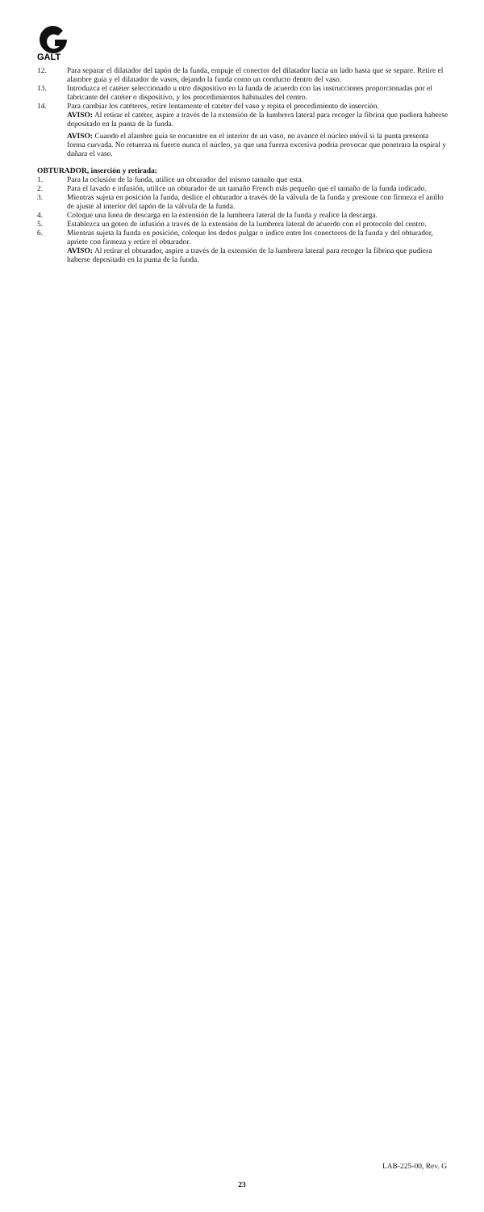GALT
12. Para separar el dilatador del tapón de la funda, empuje el conector del dilatador hacia un lado hasta que se separe. Retire el alambre guía y el dilatador de vasos, dejando la funda como un conducto dentro del vaso.
13. Introduzca el catéter seleccionado u otro dispositivo en la funda de acuerdo con las instrucciones proporcionadas por el fabricante del catéter o dispositivo, y los procedimientos habituales del centro.
14. Para cambiar los catéteres, retire lentamente el catéter del vaso y repita el procedimiento de inserción.
AVISO: Al retirar el catéter, aspire a través de la extensión de la lumbrera lateral para recoger la fibrina que pudiera haberse depositado en la punta de la funda.
AVISO: Cuando el alambre guía se encuentre en el interior de un vaso, no avance el núcleo móvil si la punta presenta forma curvada. No retuerza ni fuerce nunca el núcleo, ya que una fuerza excesiva podría provocar que penetrara la espiral y dañara el vaso.
OBTURADOR, inserción y retirada:
1. Para la oclusión de la funda, utilice un obturador del mismo tamaño que esta.
2. Para el lavado e infusión, utilice un obturador de un tamaño French más pequeño que el tamaño de la funda indicado.
3. Mientras sujeta en posición la funda, deslice el obturador a través de la válvula de la funda y presione con firmeza el anillo de ajuste al interior del tapón de la válvula de la funda.
4. Coloque una línea de descarga en la extensión de la lumbrera lateral de la funda y realice la descarga.
5. Establezca un goteo de infusión a través de la extensión de la lumbrera lateral de acuerdo con el protocolo del centro.
6. Mientras sujeta la funda en posición, coloque los dedos pulgar e índice entre los conectores de la funda y del obturador, apriete con firmeza y retire el obturador.
AVISO: Al retirar el obturador, aspire a través de la extensión de la lumbrera lateral para recoger la fibrina que pudiera haberse depositado en la punta de la funda.
LAB-225-00, Rev. G
23